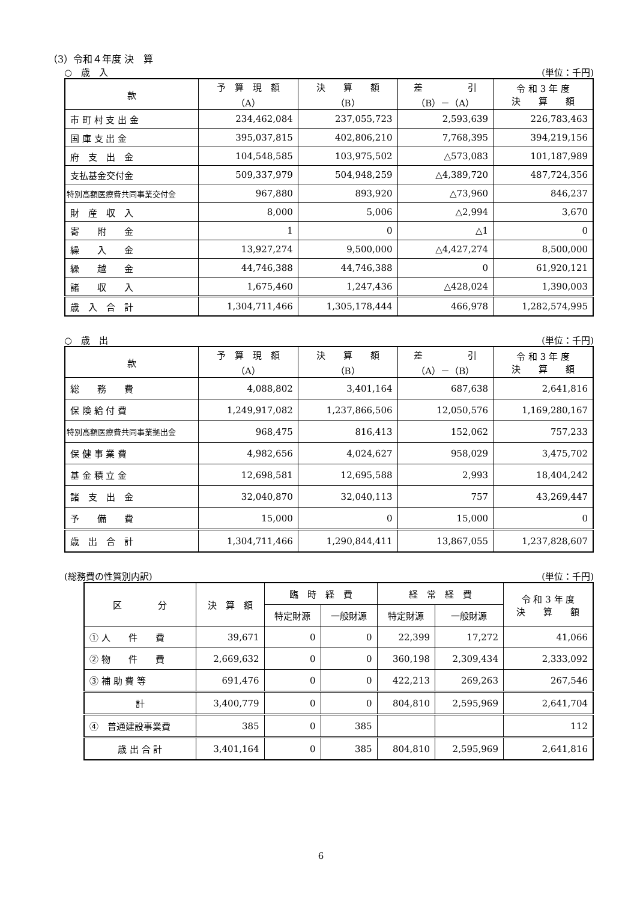（3）令和４年度 決　算
○　歳　入 (単位：千円)
| 款 | 予 算 現 額 （A） | 決 算 額 （B） | 差 引 （B）－（A） | 令 和 3 年 度 決 算 額 |
| --- | --- | --- | --- | --- |
| 市 町 村 支 出 金 | 234,462,084 | 237,055,723 | 2,593,639 | 226,783,463 |
| 国 庫 支 出 金 | 395,037,815 | 402,806,210 | 7,768,395 | 394,219,156 |
| 府 支 出 金 | 104,548,585 | 103,975,502 | △573,083 | 101,187,989 |
| 支払基金交付金 | 509,337,979 | 504,948,259 | △4,389,720 | 487,724,356 |
| 特別高額医療費共同事業交付金 | 967,880 | 893,920 | △73,960 | 846,237 |
| 財 産 収 入 | 8,000 | 5,006 | △2,994 | 3,670 |
| 寄 附 金 | 1 | 0 | △1 | 0 |
| 繰 入 金 | 13,927,274 | 9,500,000 | △4,427,274 | 8,500,000 |
| 繰 越 金 | 44,746,388 | 44,746,388 | 0 | 61,920,121 |
| 諸 収 入 | 1,675,460 | 1,247,436 | △428,024 | 1,390,003 |
| 歳 入 合 計 | 1,304,711,466 | 1,305,178,444 | 466,978 | 1,282,574,995 |
○　歳　出 (単位：千円)
| 款 | 予 算 現 額 （A） | 決 算 額 （B） | 差 引 （A）－（B） | 令 和 3 年 度 決 算 額 |
| --- | --- | --- | --- | --- |
| 総 務 費 | 4,088,802 | 3,401,164 | 687,638 | 2,641,816 |
| 保 険 給 付 費 | 1,249,917,082 | 1,237,866,506 | 12,050,576 | 1,169,280,167 |
| 特別高額医療費共同事業拠出金 | 968,475 | 816,413 | 152,062 | 757,233 |
| 保 健 事 業 費 | 4,982,656 | 4,024,627 | 958,029 | 3,475,702 |
| 基 金 積 立 金 | 12,698,581 | 12,695,588 | 2,993 | 18,404,242 |
| 諸 支 出 金 | 32,040,870 | 32,040,113 | 757 | 43,269,447 |
| 予 備 費 | 15,000 | 0 | 15,000 | 0 |
| 歳 出 合 計 | 1,304,711,466 | 1,290,844,411 | 13,867,055 | 1,237,828,607 |
(総務費の性質別内訳) (単位：千円)
| 区 分 | 決 算 額 | 臨 時 経 費 | | 経 常 経 費 | | 令 和 3 年 度 決 算 額 |
| --- | --- | --- | --- | --- | --- | --- |
| | | 特定財源 | 一般財源 | 特定財源 | 一般財源 | |
| ① 人 件 費 | 39,671 | 0 | 0 | 22,399 | 17,272 | 41,066 |
| ② 物 件 費 | 2,669,632 | 0 | 0 | 360,198 | 2,309,434 | 2,333,092 |
| ③ 補 助 費 等 | 691,476 | 0 | 0 | 422,213 | 269,263 | 267,546 |
| 計 | 3,400,779 | 0 | 0 | 804,810 | 2,595,969 | 2,641,704 |
| ④ 普通建設事業費 | 385 | 0 | 385 | | | 112 |
| 歳 出 合 計 | 3,401,164 | 0 | 385 | 804,810 | 2,595,969 | 2,641,816 |
6